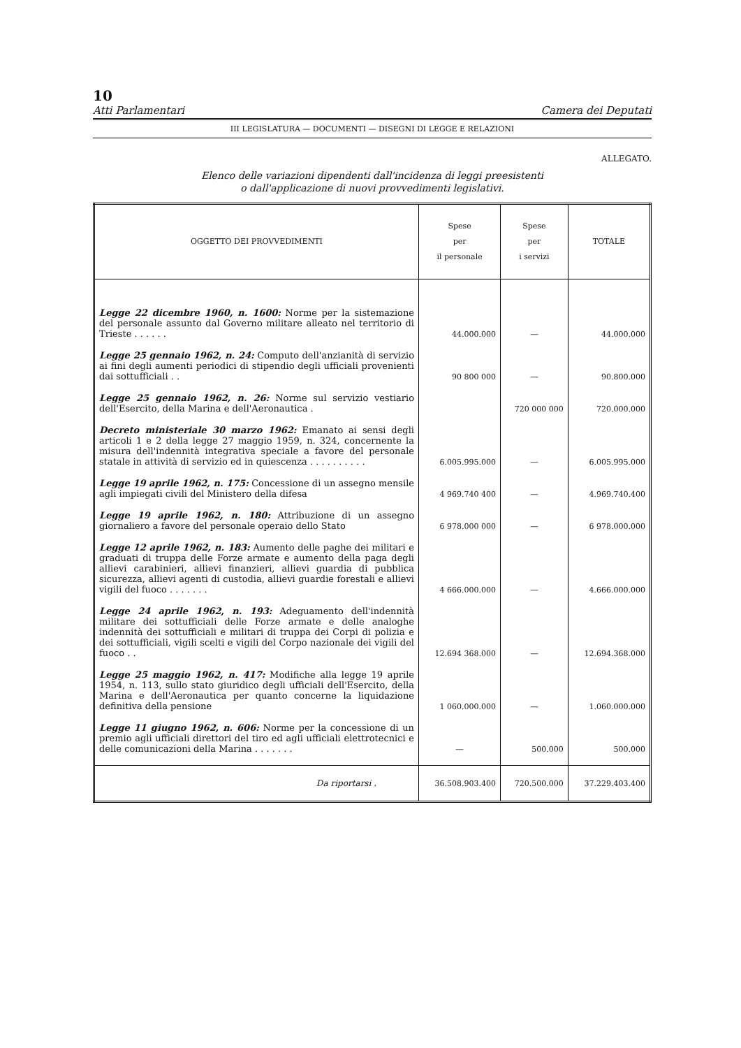10
Atti Parlamentari Camera dei Deputati
III LEGISLATURA — DOCUMENTI — DISEGNI DI LEGGE E RELAZIONI
ALLEGATO.
Elenco delle variazioni dipendenti dall'incidenza di leggi preesistenti
o dall'applicazione di nuovi provvedimenti legislativi.
| OGGETTO DEI PROVVEDIMENTI | Spese per il personale | Spese per i servizi | TOTALE |
| --- | --- | --- | --- |
| Legge 22 dicembre 1960, n. 1600: Norme per la sistemazione del personale assunto dal Governo militare alleato nel territorio di Trieste . . . . . . | 44.000.000 | — | 44.000.000 |
| Legge 25 gennaio 1962, n. 24: Computo dell'anzianità di servizio ai fini degli aumenti periodici di stipendio degli ufficiali provenienti dai sottufficiali . . | 90 800 000 | — | 90.800.000 |
| Legge 25 gennaio 1962, n. 26: Norme sul servizio vestiario dell'Esercito, della Marina e dell'Aeronautica . | | 720 000 000 | 720.000.000 |
| Decreto ministeriale 30 marzo 1962: Emanato ai sensi degli articoli 1 e 2 della legge 27 maggio 1959, n. 324, concernente la misura dell'indennità integrativa speciale a favore del personale statale in attività di servizio ed in quiescenza . . . . . . . . . . | 6.005.995.000 | — | 6.005.995.000 |
| Legge 19 aprile 1962, n. 175: Concessione di un assegno mensile agli impiegati civili del Ministero della difesa | 4 969.740 400 | — | 4.969.740.400 |
| Legge 19 aprile 1962, n. 180: Attribuzione di un assegno giornaliero a favore del personale operaio dello Stato | 6 978.000 000 | — | 6 978.000.000 |
| Legge 12 aprile 1962, n. 183: Aumento delle paghe dei militari e graduati di truppa delle Forze armate e aumento della paga degli allievi carabinieri, allievi finanzieri, allievi guardia di pubblica sicurezza, allievi agenti di custodia, allievi guardie forestali e allievi vigili del fuoco . . . . . . . | 4 666.000.000 | — | 4.666.000.000 |
| Legge 24 aprile 1962, n. 193: Adeguamento dell'indennità militare dei sottufficiali delle Forze armate e delle analoghe indennità dei sottufficiali e militari di truppa dei Corpi di polizia e dei sottufficiali, vigili scelti e vigili del Corpo nazionale dei vigili del fuoco . . | 12.694 368.000 | — | 12.694.368.000 |
| Legge 25 maggio 1962, n. 417: Modifiche alla legge 19 aprile 1954, n. 113, sullo stato giuridico degli ufficiali dell'Esercito, della Marina e dell'Aeronautica per quanto concerne la liquidazione definitiva della pensione | 1 060.000.000 | — | 1.060.000.000 |
| Legge 11 giugno 1962, n. 606: Norme per la concessione di un premio agli ufficiali direttori del tiro ed agli ufficiali elettrotecnici e delle comunicazioni della Marina . . . . . . . | — | 500.000 | 500.000 |
| Da riportarsi . | 36.508.903.400 | 720.500.000 | 37.229.403.400 |